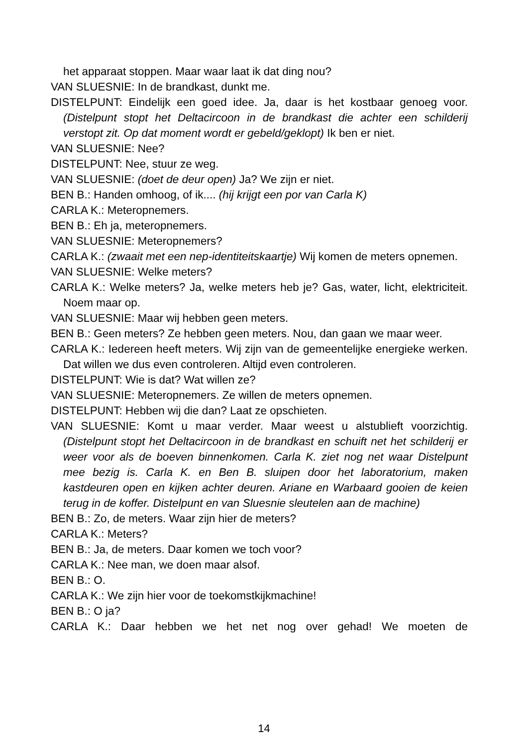het apparaat stoppen. Maar waar laat ik dat ding nou?
VAN SLUESNIE: In de brandkast, dunkt me.
DISTELPUNT: Eindelijk een goed idee. Ja, daar is het kostbaar genoeg voor. (Distelpunt stopt het Deltacircoon in de brandkast die achter een schilderij verstopt zit. Op dat moment wordt er gebeld/geklopt) Ik ben er niet.
VAN SLUESNIE: Nee?
DISTELPUNT: Nee, stuur ze weg.
VAN SLUESNIE: (doet de deur open) Ja? We zijn er niet.
BEN B.: Handen omhoog, of ik.... (hij krijgt een por van Carla K)
CARLA K.: Meteropnemers.
BEN B.: Eh ja, meteropnemers.
VAN SLUESNIE: Meteropnemers?
CARLA K.: (zwaait met een nep-identiteitskaartje) Wij komen de meters opnemen.
VAN SLUESNIE: Welke meters?
CARLA K.: Welke meters? Ja, welke meters heb je? Gas, water, licht, elektriciteit. Noem maar op.
VAN SLUESNIE: Maar wij hebben geen meters.
BEN B.: Geen meters? Ze hebben geen meters. Nou, dan gaan we maar weer.
CARLA K.: Iedereen heeft meters. Wij zijn van de gemeentelijke energieke werken. Dat willen we dus even controleren. Altijd even controleren.
DISTELPUNT: Wie is dat? Wat willen ze?
VAN SLUESNIE: Meteropnemers. Ze willen de meters opnemen.
DISTELPUNT: Hebben wij die dan? Laat ze opschieten.
VAN SLUESNIE: Komt u maar verder. Maar weest u alstublieft voorzichtig. (Distelpunt stopt het Deltacircoon in de brandkast en schuift net het schilderij er weer voor als de boeven binnenkomen. Carla K. ziet nog net waar Distelpunt mee bezig is. Carla K. en Ben B. sluipen door het laboratorium, maken kastdeuren open en kijken achter deuren. Ariane en Warbaard gooien de keien terug in de koffer. Distelpunt en van Sluesnie sleutelen aan de machine)
BEN B.: Zo, de meters. Waar zijn hier de meters?
CARLA K.: Meters?
BEN B.: Ja, de meters. Daar komen we toch voor?
CARLA K.: Nee man, we doen maar alsof.
BEN B.: O.
CARLA K.: We zijn hier voor de toekomstkijkmachine!
BEN B.: O ja?
CARLA K.: Daar hebben we het net nog over gehad! We moeten de
14